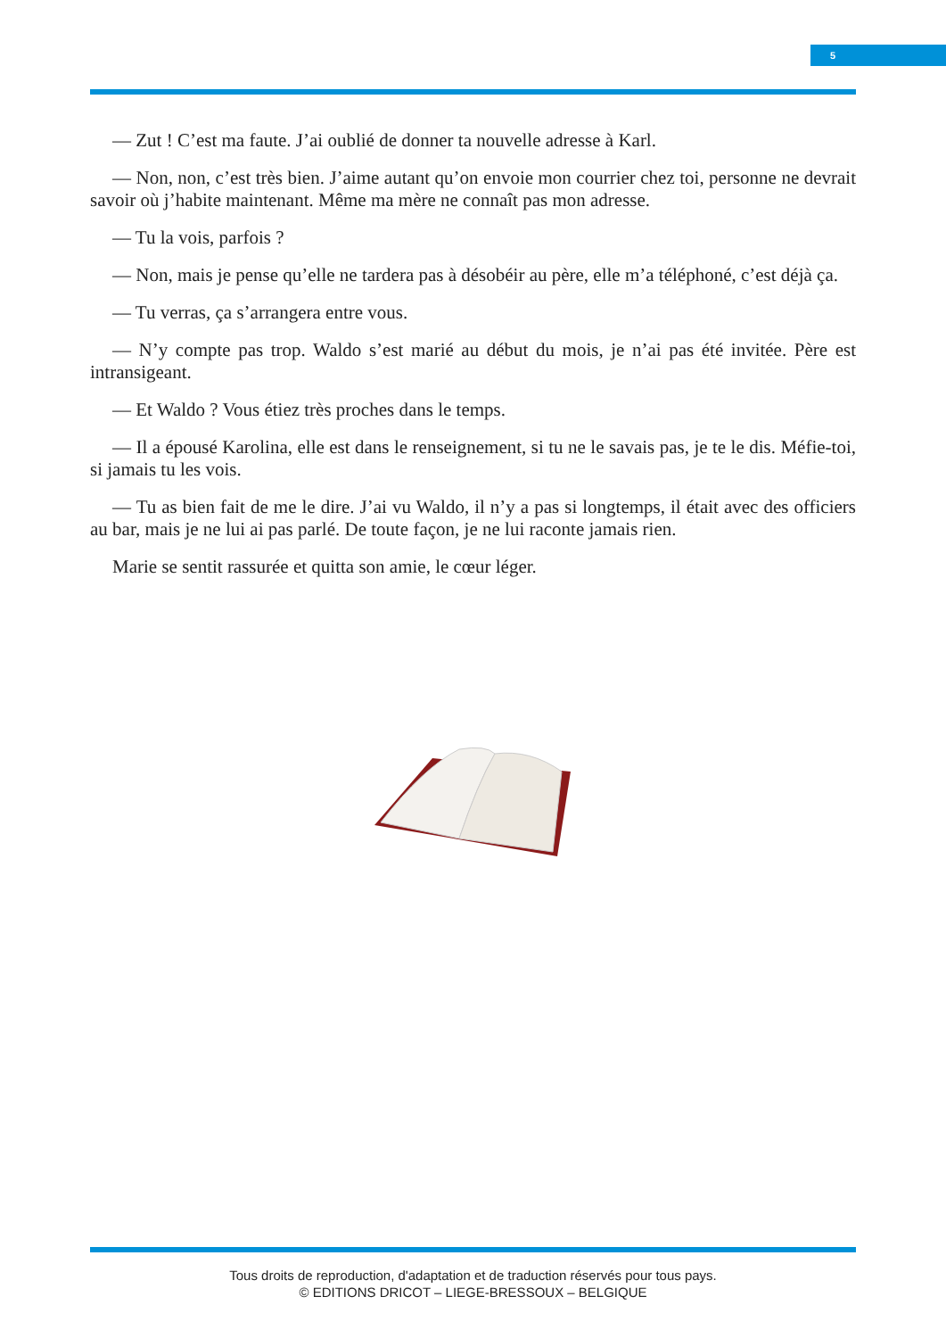5
— Zut ! C’est ma faute. J’ai oublié de donner ta nouvelle adresse à Karl.
— Non, non, c’est très bien. J’aime autant qu’on envoie mon courrier chez toi, personne ne devrait savoir où j’habite maintenant. Même ma mère ne connaît pas mon adresse.
— Tu la vois, parfois ?
— Non, mais je pense qu’elle ne tardera pas à désobéir au père, elle m’a téléphoné, c’est déjà ça.
— Tu verras, ça s’arrangera entre vous.
— N’y compte pas trop. Waldo s’est marié au début du mois, je n’ai pas été invitée. Père est intransigeant.
— Et Waldo ? Vous étiez très proches dans le temps.
— Il a épousé Karolina, elle est dans le renseignement, si tu ne le savais pas, je te le dis. Méfie-toi, si jamais tu les vois.
— Tu as bien fait de me le dire. J’ai vu Waldo, il n’y a pas si longtemps, il était avec des officiers au bar, mais je ne lui ai pas parlé. De toute façon, je ne lui raconte jamais rien.
Marie se sentit rassurée et quitta son amie, le cœur léger.
Tous droits de reproduction, d'adaptation et de traduction réservés pour tous pays.
© EDITIONS DRICOT – LIEGE-BRESSOUX – BELGIQUE